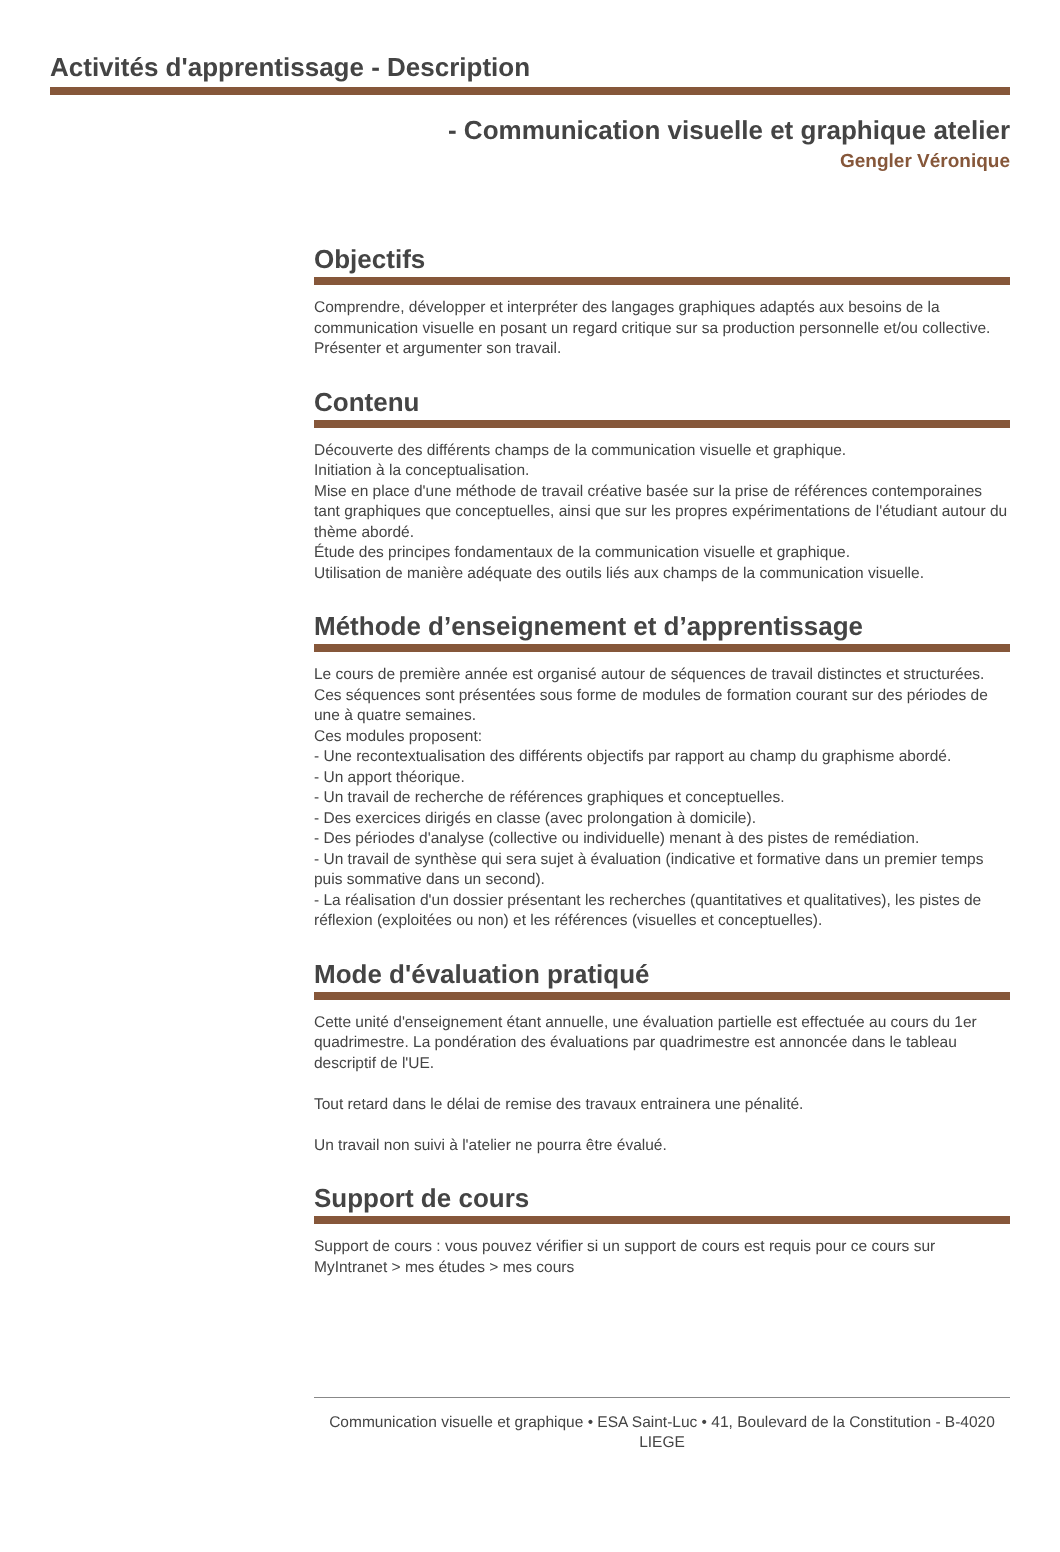Activités d'apprentissage - Description
- Communication visuelle et graphique atelier
Gengler Véronique
Objectifs
Comprendre, développer et interpréter des langages graphiques adaptés aux besoins de la communication visuelle en posant un regard critique sur sa production personnelle et/ou collective.
Présenter et argumenter son travail.
Contenu
Découverte des différents champs de la communication visuelle et graphique.
Initiation à la conceptualisation.
Mise en place d'une méthode de travail créative basée sur la prise de références contemporaines tant graphiques que conceptuelles, ainsi que sur les propres expérimentations de l'étudiant autour du thème abordé.
Étude des principes fondamentaux de la communication visuelle et graphique.
Utilisation de manière adéquate des outils liés aux champs de la communication visuelle.
Méthode d’enseignement et d’apprentissage
Le cours de première année est organisé autour de séquences de travail distinctes et structurées. Ces séquences sont présentées sous forme de modules de formation courant sur des périodes de une à quatre semaines.
Ces modules proposent:
- Une recontextualisation des différents objectifs par rapport au champ du graphisme abordé.
- Un apport théorique.
- Un travail de recherche de références graphiques et conceptuelles.
- Des exercices dirigés en classe (avec prolongation à domicile).
- Des périodes d'analyse (collective ou individuelle) menant à des pistes de remédiation.
- Un travail de synthèse qui sera sujet à évaluation (indicative et formative dans un premier temps puis sommative dans un second).
- La réalisation d'un dossier présentant les recherches (quantitatives et qualitatives), les pistes de réflexion (exploitées ou non) et les références (visuelles et conceptuelles).
Mode d'évaluation pratiqué
Cette unité d'enseignement étant annuelle, une évaluation partielle est effectuée au cours du 1er quadrimestre. La pondération des évaluations par quadrimestre est annoncée dans le tableau descriptif de l'UE.
Tout retard dans le délai de remise des travaux entrainera une pénalité.
Un travail non suivi à l'atelier ne pourra être évalué.
Support de cours
Support de cours : vous pouvez vérifier si un support de cours est requis pour ce cours sur MyIntranet > mes études > mes cours
Communication visuelle et graphique • ESA Saint-Luc • 41, Boulevard de la Constitution - B-4020 LIEGE